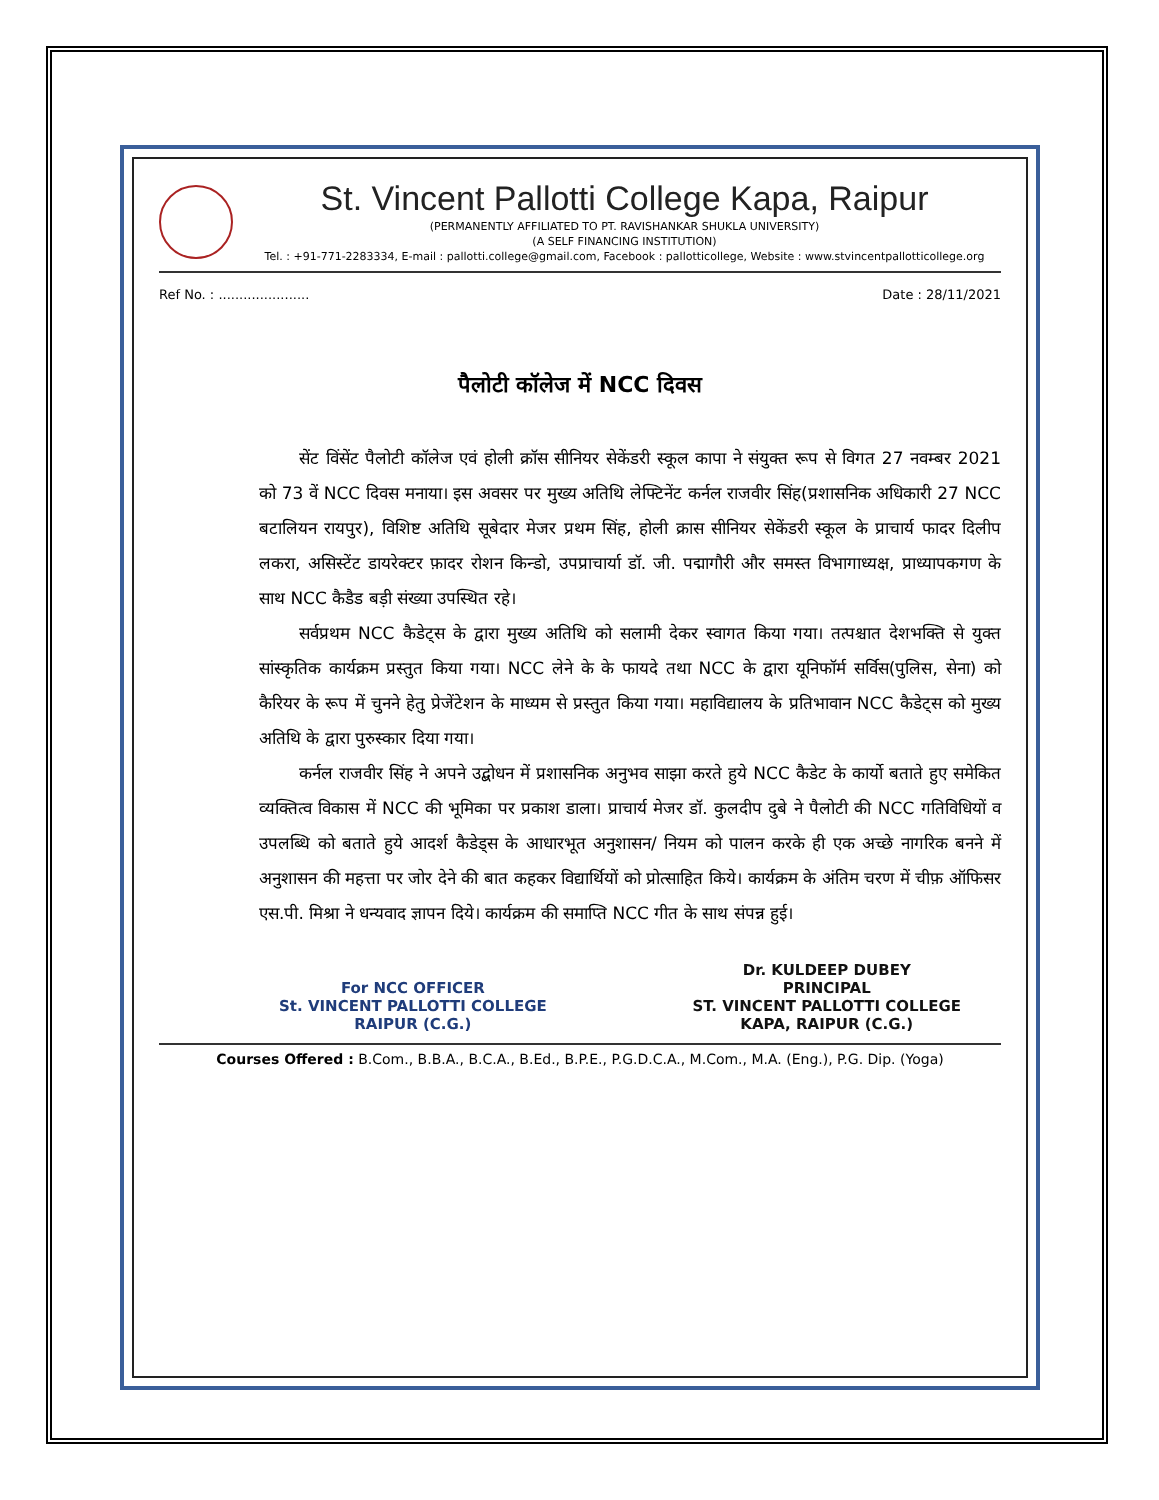St. Vincent Pallotti College Kapa, Raipur
(PERMANENTLY AFFILIATED TO PT. RAVISHANKAR SHUKLA UNIVERSITY)
(A SELF FINANCING INSTITUTION)
Tel. : +91-771-2283334, E-mail : pallotti.college@gmail.com, Facebook : pallotticollege, Website : www.stvincentpallotticollege.org
Ref No. : ...................... Date : 28/11/2021
पैलोटी कॉलेज में NCC दिवस
सेंट विंसेंट पैलोटी कॉलेज एवं होली क्रॉस सीनियर सेकेंडरी स्कूल कापा ने संयुक्त रूप से विगत 27 नवम्बर 2021 को 73 वें NCC दिवस मनाया। इस अवसर पर मुख्य अतिथि लेफ्टिनेंट कर्नल राजवीर सिंह(प्रशासनिक अधिकारी 27 NCC बटालियन रायपुर), विशिष्ट अतिथि सूबेदार मेजर प्रथम सिंह, होली क्रास सीनियर सेकेंडरी स्कूल के प्राचार्य फादर दिलीप लकरा, असिस्टेंट डायरेक्टर फ़ादर रोशन किन्डो, उपप्राचार्या डॉ. जी. पद्मागौरी और समस्त विभागाध्यक्ष, प्राध्यापकगण के साथ NCC कैडैड बड़ी संख्या उपस्थित रहे।
सर्वप्रथम NCC कैडेट्स के द्वारा मुख्य अतिथि को सलामी देकर स्वागत किया गया। तत्पश्चात देशभक्ति से युक्त सांस्कृतिक कार्यक्रम प्रस्तुत किया गया। NCC लेने के के फायदे तथा NCC के द्वारा यूनिफॉर्म सर्विस(पुलिस, सेना) को कैरियर के रूप में चुनने हेतु प्रेजेंटेशन के माध्यम से प्रस्तुत किया गया। महाविद्यालय के प्रतिभावान NCC कैडेट्स को मुख्य अतिथि के द्वारा पुरुस्कार दिया गया।
कर्नल राजवीर सिंह ने अपने उद्बोधन में प्रशासनिक अनुभव साझा करते हुये NCC कैडेट के कार्यो बताते हुए समेकित व्यक्तित्व विकास में NCC की भूमिका पर प्रकाश डाला। प्राचार्य मेजर डॉ. कुलदीप दुबे ने पैलोटी की NCC गतिविधियों व उपलब्धि को बताते हुये आदर्श कैडेड्स के आधारभूत अनुशासन/ नियम को पालन करके ही एक अच्छे नागरिक बनने में अनुशासन की महत्ता पर जोर देने की बात कहकर विद्यार्थियों को प्रोत्साहित किये। कार्यक्रम के अंतिम चरण में चीफ़ ऑफिसर एस.पी. मिश्रा ने धन्यवाद ज्ञापन दिये। कार्यक्रम की समाप्ति NCC गीत के साथ संपन्न हुई।
For NCC OFFICER
St. VINCENT PALLOTTI COLLEGE
RAIPUR (C.G.)
Dr. KULDEEP DUBEY
PRINCIPAL
ST. VINCENT PALLOTTI COLLEGE
KAPA, RAIPUR (C.G.)
Courses Offered : B.Com., B.B.A., B.C.A., B.Ed., B.P.E., P.G.D.C.A., M.Com., M.A. (Eng.), P.G. Dip. (Yoga)